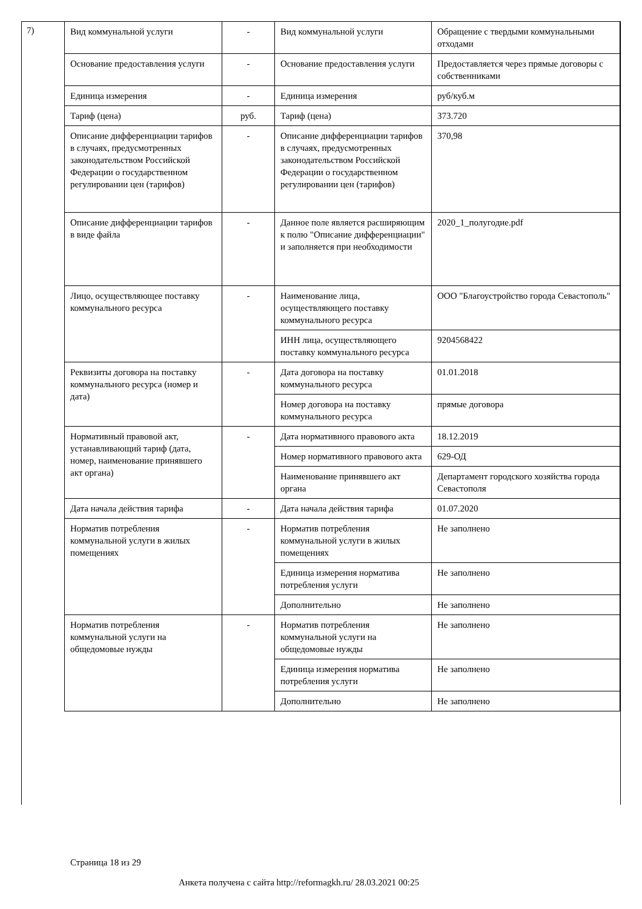7)
| Вид коммунальной услуги | - | Вид коммунальной услуги | Обращение с твердыми коммунальными отходами |
| Основание предоставления услуги | - | Основание предоставления услуги | Предоставляется через прямые договоры с собственниками |
| Единица измерения | - | Единица измерения | руб/куб.м |
| Тариф (цена) | руб. | Тариф (цена) | 373.720 |
| Описание дифференциации тарифов в случаях, предусмотренных законодательством Российской Федерации о государственном регулировании цен (тарифов) | - | Описание дифференциации тарифов в случаях, предусмотренных законодательством Российской Федерации о государственном регулировании цен (тарифов) | 370,98 |
| Описание дифференциации тарифов в виде файла | - | Данное поле является расширяющим к полю "Описание дифференциации" и заполняется при необходимости | 2020_1_полугодие.pdf |
| Лицо, осуществляющее поставку коммунального ресурса | - | Наименование лица, осуществляющего поставку коммунального ресурса | ООО "Благоустройство города Севастополь" |
| | | ИНН лица, осуществляющего поставку коммунального ресурса | 9204568422 |
| Реквизиты договора на поставку коммунального ресурса (номер и дата) | - | Дата договора на поставку коммунального ресурса | 01.01.2018 |
| | | Номер договора на поставку коммунального ресурса | прямые договора |
| Нормативный правовой акт, устанавливающий тариф (дата, номер, наименование принявшего акт органа) | - | Дата нормативного правового акта | 18.12.2019 |
| | | Номер нормативного правового акта | 629-ОД |
| | | Наименование принявшего акт органа | Департамент городского хозяйства города Севастополя |
| Дата начала действия тарифа | - | Дата начала действия тарифа | 01.07.2020 |
| Норматив потребления коммунальной услуги в жилых помещениях | - | Норматив потребления коммунальной услуги в жилых помещениях | Не заполнено |
| | | Единица измерения норматива потребления услуги | Не заполнено |
| | | Дополнительно | Не заполнено |
| Норматив потребления коммунальной услуги на общедомовые нужды | - | Норматив потребления коммунальной услуги на общедомовые нужды | Не заполнено |
| | | Единица измерения норматива потребления услуги | Не заполнено |
| | | Дополнительно | Не заполнено |
Страница 18 из 29
Анкета получена с сайта http://reformagkh.ru/ 28.03.2021 00:25